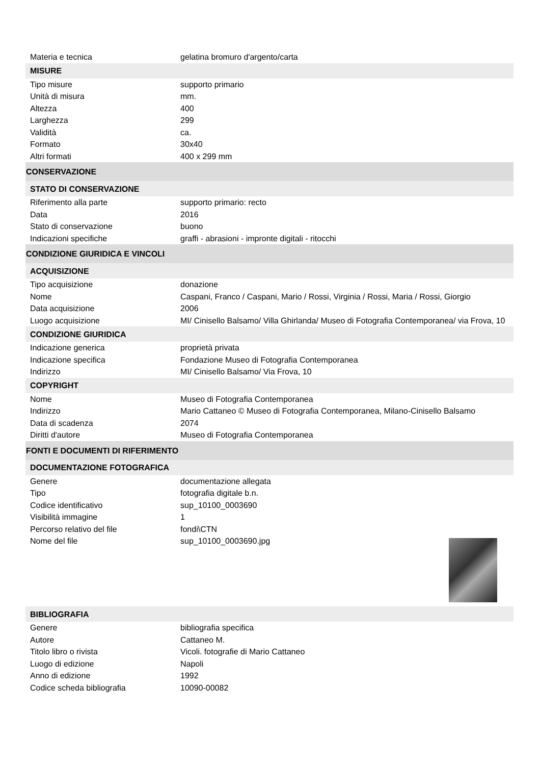| Materia e tecnica | gelatina bromuro d'argento/carta |
| MISURE | |
| Tipo misure | supporto primario |
| Unità di misura | mm. |
| Altezza | 400 |
| Larghezza | 299 |
| Validità | ca. |
| Formato | 30x40 |
| Altri formati | 400 x 299 mm |
| CONSERVAZIONE | |
| STATO DI CONSERVAZIONE | |
| Riferimento alla parte | supporto primario: recto |
| Data | 2016 |
| Stato di conservazione | buono |
| Indicazioni specifiche | graffi - abrasioni - impronte digitali - ritocchi |
| CONDIZIONE GIURIDICA E VINCOLI | |
| ACQUISIZIONE | |
| Tipo acquisizione | donazione |
| Nome | Caspani, Franco / Caspani, Mario / Rossi, Virginia / Rossi, Maria / Rossi, Giorgio |
| Data acquisizione | 2006 |
| Luogo acquisizione | MI/ Cinisello Balsamo/ Villa Ghirlanda/ Museo di Fotografia Contemporanea/ via Frova, 10 |
| CONDIZIONE GIURIDICA | |
| Indicazione generica | proprietà privata |
| Indicazione specifica | Fondazione Museo di Fotografia Contemporanea |
| Indirizzo | MI/ Cinisello Balsamo/ Via Frova, 10 |
| COPYRIGHT | |
| Nome | Museo di Fotografia Contemporanea |
| Indirizzo | Mario Cattaneo © Museo di Fotografia Contemporanea, Milano-Cinisello Balsamo |
| Data di scadenza | 2074 |
| Diritti d'autore | Museo di Fotografia Contemporanea |
| FONTI E DOCUMENTI DI RIFERIMENTO | |
| DOCUMENTAZIONE FOTOGRAFICA | |
| Genere | documentazione allegata |
| Tipo | fotografia digitale b.n. |
| Codice identificativo | sup_10100_0003690 |
| Visibilità immagine | 1 |
| Percorso relativo del file | fondi\CTN |
| Nome del file | sup_10100_0003690.jpg |
| BIBLIOGRAFIA | |
| Genere | bibliografia specifica |
| Autore | Cattaneo M. |
| Titolo libro o rivista | Vicoli. fotografie di Mario Cattaneo |
| Luogo di edizione | Napoli |
| Anno di edizione | 1992 |
| Codice scheda bibliografia | 10090-00082 |